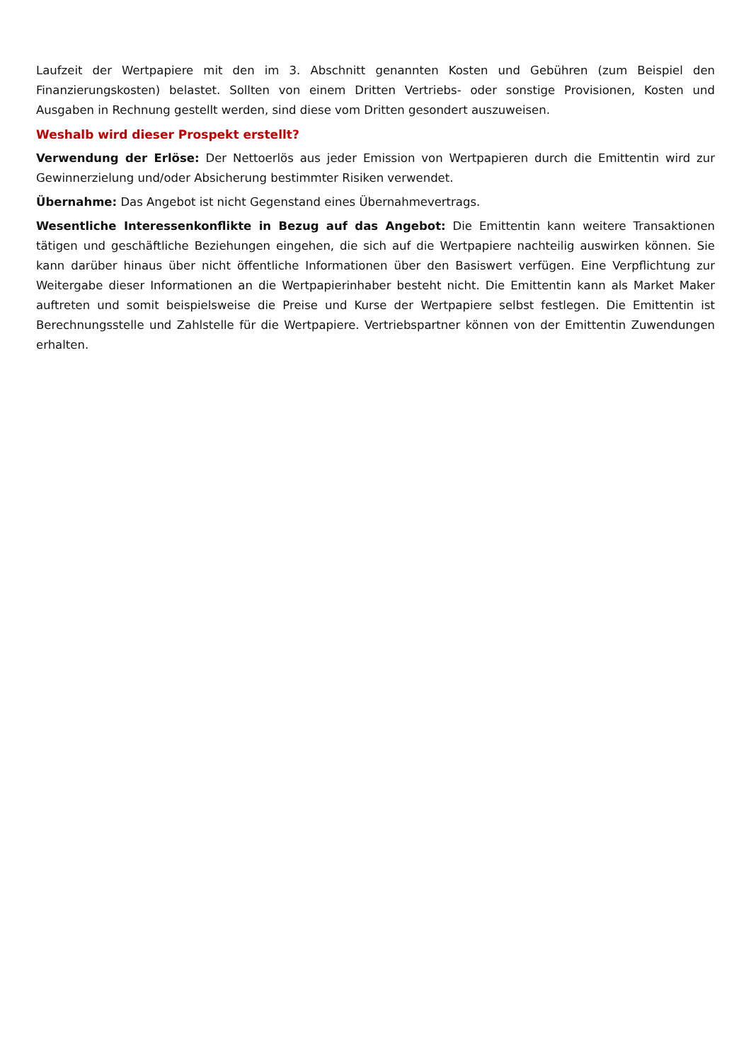Laufzeit der Wertpapiere mit den im 3. Abschnitt genannten Kosten und Gebühren (zum Beispiel den Finanzierungskosten) belastet. Sollten von einem Dritten Vertriebs- oder sonstige Provisionen, Kosten und Ausgaben in Rechnung gestellt werden, sind diese vom Dritten gesondert auszuweisen.
Weshalb wird dieser Prospekt erstellt?
Verwendung der Erlöse: Der Nettoerlös aus jeder Emission von Wertpapieren durch die Emittentin wird zur Gewinnerzielung und/oder Absicherung bestimmter Risiken verwendet.
Übernahme: Das Angebot ist nicht Gegenstand eines Übernahmevertrags.
Wesentliche Interessenkonflikte in Bezug auf das Angebot: Die Emittentin kann weitere Transaktionen tätigen und geschäftliche Beziehungen eingehen, die sich auf die Wertpapiere nachteilig auswirken können. Sie kann darüber hinaus über nicht öffentliche Informationen über den Basiswert verfügen. Eine Verpflichtung zur Weitergabe dieser Informationen an die Wertpapierinhaber besteht nicht. Die Emittentin kann als Market Maker auftreten und somit beispielsweise die Preise und Kurse der Wertpapiere selbst festlegen. Die Emittentin ist Berechnungsstelle und Zahlstelle für die Wertpapiere. Vertriebspartner können von der Emittentin Zuwendungen erhalten.